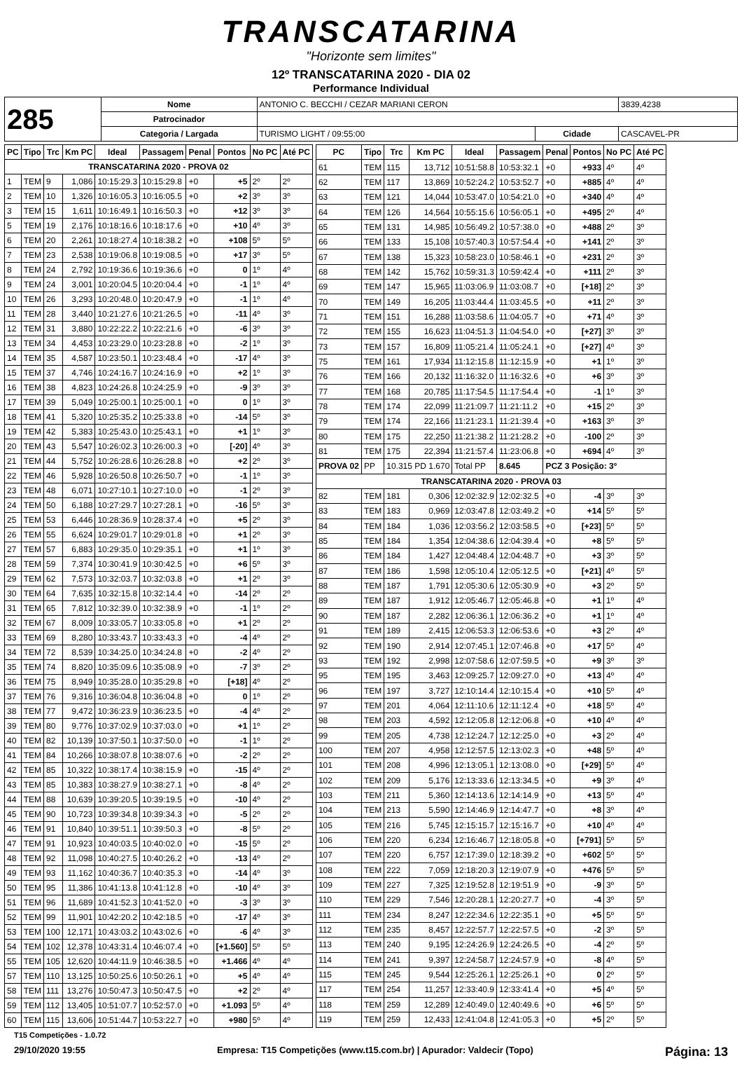TRANSCATARINA
"Horizonte sem limites"
12º TRANSCATARINA 2020 - DIA 02
Performance Individual
| 285 | Nome | ANTONIO C. BECCHI / CEZAR MARIANI CERON | | | 3839,4238 |
| | Patrocinador | | | | |
| | Categoria / Largada | TURISMO LIGHT / 09:55:00 | Cidade | CASCAVEL-PR | |
| PC | Tipo | Trc | Km PC | Ideal | Passagem | Penal | Pontos | No PC | Até PC |
| --- | --- | --- | --- | --- | --- | --- | --- | --- | --- |
| TRANSCATARINA 2020 - PROVA 02 | | | | | | | | | |
| 1 | TEM | 9 | 1,086 | 10:15:29.3 | 10:15:29.8 | +0 | +5 | 2º | 2º |
| 2 | TEM | 10 | 1,326 | 10:16:05.3 | 10:16:05.5 | +0 | +2 | 3º | 3º |
| 3 | TEM | 15 | 1,611 | 10:16:49.1 | 10:16:50.3 | +0 | +12 | 3º | 3º |
| 5 | TEM | 19 | 2,176 | 10:18:16.6 | 10:18:17.6 | +0 | +10 | 4º | 3º |
| 6 | TEM | 20 | 2,261 | 10:18:27.4 | 10:18:38.2 | +0 | +108 | 5º | 5º |
| 7 | TEM | 23 | 2,538 | 10:19:06.8 | 10:19:08.5 | +0 | +17 | 3º | 5º |
| 8 | TEM | 24 | 2,792 | 10:19:36.6 | 10:19:36.6 | +0 | 0 | 1º | 4º |
| 9 | TEM | 24 | 3,001 | 10:20:04.5 | 10:20:04.4 | +0 | -1 | 1º | 4º |
| 10 | TEM | 26 | 3,293 | 10:20:48.0 | 10:20:47.9 | +0 | -1 | 1º | 4º |
| 11 | TEM | 28 | 3,440 | 10:21:27.6 | 10:21:26.5 | +0 | -11 | 4º | 3º |
| 12 | TEM | 31 | 3,880 | 10:22:22.2 | 10:22:21.6 | +0 | -6 | 3º | 3º |
| 13 | TEM | 34 | 4,453 | 10:23:29.0 | 10:23:28.8 | +0 | -2 | 1º | 3º |
| 14 | TEM | 35 | 4,587 | 10:23:50.1 | 10:23:48.4 | +0 | -17 | 4º | 3º |
| 15 | TEM | 37 | 4,746 | 10:24:16.7 | 10:24:16.9 | +0 | +2 | 1º | 3º |
| 16 | TEM | 38 | 4,823 | 10:24:26.8 | 10:24:25.9 | +0 | -9 | 3º | 3º |
| 17 | TEM | 39 | 5,049 | 10:25:00.1 | 10:25:00.1 | +0 | 0 | 1º | 3º |
| 18 | TEM | 41 | 5,320 | 10:25:35.2 | 10:25:33.8 | +0 | -14 | 5º | 3º |
| 19 | TEM | 42 | 5,383 | 10:25:43.0 | 10:25:43.1 | +0 | +1 | 1º | 3º |
| 20 | TEM | 43 | 5,547 | 10:26:02.3 | 10:26:00.3 | +0 | [-20] | 4º | 3º |
| 21 | TEM | 44 | 5,752 | 10:26:28.6 | 10:26:28.8 | +0 | +2 | 2º | 3º |
| 22 | TEM | 46 | 5,928 | 10:26:50.8 | 10:26:50.7 | +0 | -1 | 1º | 3º |
| 23 | TEM | 48 | 6,071 | 10:27:10.1 | 10:27:10.0 | +0 | -1 | 2º | 3º |
| 24 | TEM | 50 | 6,188 | 10:27:29.7 | 10:27:28.1 | +0 | -16 | 5º | 3º |
| 25 | TEM | 53 | 6,446 | 10:28:36.9 | 10:28:37.4 | +0 | +5 | 2º | 3º |
| 26 | TEM | 55 | 6,624 | 10:29:01.7 | 10:29:01.8 | +0 | +1 | 2º | 3º |
| 27 | TEM | 57 | 6,883 | 10:29:35.0 | 10:29:35.1 | +0 | +1 | 1º | 3º |
| 28 | TEM | 59 | 7,374 | 10:30:41.9 | 10:30:42.5 | +0 | +6 | 5º | 3º |
| 29 | TEM | 62 | 7,573 | 10:32:03.7 | 10:32:03.8 | +0 | +1 | 2º | 3º |
| 30 | TEM | 64 | 7,635 | 10:32:15.8 | 10:32:14.4 | +0 | -14 | 2º | 2º |
| 31 | TEM | 65 | 7,812 | 10:32:39.0 | 10:32:38.9 | +0 | -1 | 1º | 2º |
| 32 | TEM | 67 | 8,009 | 10:33:05.7 | 10:33:05.8 | +0 | +1 | 2º | 2º |
| 33 | TEM | 69 | 8,280 | 10:33:43.7 | 10:33:43.3 | +0 | -4 | 4º | 2º |
| 34 | TEM | 72 | 8,539 | 10:34:25.0 | 10:34:24.8 | +0 | -2 | 4º | 2º |
| 35 | TEM | 74 | 8,820 | 10:35:09.6 | 10:35:08.9 | +0 | -7 | 3º | 2º |
| 36 | TEM | 75 | 8,949 | 10:35:28.0 | 10:35:29.8 | +0 | [+18] | 4º | 2º |
| 37 | TEM | 76 | 9,316 | 10:36:04.8 | 10:36:04.8 | +0 | 0 | 1º | 2º |
| 38 | TEM | 77 | 9,472 | 10:36:23.9 | 10:36:23.5 | +0 | -4 | 4º | 2º |
| 39 | TEM | 80 | 9,776 | 10:37:02.9 | 10:37:03.0 | +0 | +1 | 1º | 2º |
| 40 | TEM | 82 | 10,139 | 10:37:50.1 | 10:37:50.0 | +0 | -1 | 1º | 2º |
| 41 | TEM | 84 | 10,266 | 10:38:07.8 | 10:38:07.6 | +0 | -2 | 2º | 2º |
| 42 | TEM | 85 | 10,322 | 10:38:17.4 | 10:38:15.9 | +0 | -15 | 4º | 2º |
| 43 | TEM | 85 | 10,383 | 10:38:27.9 | 10:38:27.1 | +0 | -8 | 4º | 2º |
| 44 | TEM | 88 | 10,639 | 10:39:20.5 | 10:39:19.5 | +0 | -10 | 4º | 2º |
| 45 | TEM | 90 | 10,723 | 10:39:34.8 | 10:39:34.3 | +0 | -5 | 2º | 2º |
| 46 | TEM | 91 | 10,840 | 10:39:51.1 | 10:39:50.3 | +0 | -8 | 5º | 2º |
| 47 | TEM | 91 | 10,923 | 10:40:03.5 | 10:40:02.0 | +0 | -15 | 5º | 2º |
| 48 | TEM | 92 | 11,098 | 10:40:27.5 | 10:40:26.2 | +0 | -13 | 4º | 2º |
| 49 | TEM | 93 | 11,162 | 10:40:36.7 | 10:40:35.3 | +0 | -14 | 4º | 3º |
| 50 | TEM | 95 | 11,386 | 10:41:13.8 | 10:41:12.8 | +0 | -10 | 4º | 3º |
| 51 | TEM | 96 | 11,689 | 10:41:52.3 | 10:41:52.0 | +0 | -3 | 3º | 3º |
| 52 | TEM | 99 | 11,901 | 10:42:20.2 | 10:42:18.5 | +0 | -17 | 4º | 3º |
| 53 | TEM | 100 | 12,171 | 10:43:03.2 | 10:43:02.6 | +0 | -6 | 4º | 3º |
| 54 | TEM | 102 | 12,378 | 10:43:31.4 | 10:46:07.4 | +0 | [+1.560] | 5º | 5º |
| 55 | TEM | 105 | 12,620 | 10:44:11.9 | 10:46:38.5 | +0 | +1.466 | 4º | 4º |
| 57 | TEM | 110 | 13,125 | 10:50:25.6 | 10:50:26.1 | +0 | +5 | 4º | 4º |
| 58 | TEM | 111 | 13,276 | 10:50:47.3 | 10:50:47.5 | +0 | +2 | 2º | 4º |
| 59 | TEM | 112 | 13,405 | 10:51:07.7 | 10:52:57.0 | +0 | +1.093 | 5º | 4º |
| 60 | TEM | 115 | 13,606 | 10:51:44.7 | 10:53:22.7 | +0 | +980 | 5º | 4º |
| PC | Tipo | Trc | Km PC | Ideal | Passagem | Penal | Pontos | No PC | Até PC |
| --- | --- | --- | --- | --- | --- | --- | --- | --- | --- |
| 61 | TEM | 115 | 13,712 | 10:51:58.8 | 10:53:32.1 | +0 | +933 | 4º | 4º |
| 62 | TEM | 117 | 13,869 | 10:52:24.2 | 10:53:52.7 | +0 | +885 | 4º | 4º |
| 63 | TEM | 121 | 14,044 | 10:53:47.0 | 10:54:21.0 | +0 | +340 | 4º | 4º |
| 64 | TEM | 126 | 14,564 | 10:55:15.6 | 10:56:05.1 | +0 | +495 | 2º | 4º |
| 65 | TEM | 131 | 14,985 | 10:56:49.2 | 10:57:38.0 | +0 | +488 | 2º | 3º |
| 66 | TEM | 133 | 15,108 | 10:57:40.3 | 10:57:54.4 | +0 | +141 | 2º | 3º |
| 67 | TEM | 138 | 15,323 | 10:58:23.0 | 10:58:46.1 | +0 | +231 | 2º | 3º |
| 68 | TEM | 142 | 15,762 | 10:59:31.3 | 10:59:42.4 | +0 | +111 | 2º | 3º |
| 69 | TEM | 147 | 15,965 | 11:03:06.9 | 11:03:08.7 | +0 | [+18] | 2º | 3º |
| 70 | TEM | 149 | 16,205 | 11:03:44.4 | 11:03:45.5 | +0 | +11 | 2º | 3º |
| 71 | TEM | 151 | 16,288 | 11:03:58.6 | 11:04:05.7 | +0 | +71 | 4º | 3º |
| 72 | TEM | 155 | 16,623 | 11:04:51.3 | 11:04:54.0 | +0 | [+27] | 3º | 3º |
| 73 | TEM | 157 | 16,809 | 11:05:21.4 | 11:05:24.1 | +0 | [+27] | 4º | 3º |
| 75 | TEM | 161 | 17,934 | 11:12:15.8 | 11:12:15.9 | +0 | +1 | 1º | 3º |
| 76 | TEM | 166 | 20,132 | 11:16:32.0 | 11:16:32.6 | +0 | +6 | 3º | 3º |
| 77 | TEM | 168 | 20,785 | 11:17:54.5 | 11:17:54.4 | +0 | -1 | 1º | 3º |
| 78 | TEM | 174 | 22,099 | 11:21:09.7 | 11:21:11.2 | +0 | +15 | 2º | 3º |
| 79 | TEM | 174 | 22,166 | 11:21:23.1 | 11:21:39.4 | +0 | +163 | 3º | 3º |
| 80 | TEM | 175 | 22,250 | 11:21:38.2 | 11:21:28.2 | +0 | -100 | 2º | 3º |
| 81 | TEM | 175 | 22,394 | 11:21:57.4 | 11:23:06.8 | +0 | +694 | 4º | 3º |
| PROVA 02 | PP | 10.315 PD 1.670 | | Total PP | 8.645 | PCZ 3 Posição: 3º | | | |
| TRANSCATARINA 2020 - PROVA 03 | | | | | | | | | |
| 82 | TEM | 181 | 0,306 | 12:02:32.9 | 12:02:32.5 | +0 | -4 | 3º | 3º |
| 83 | TEM | 183 | 0,969 | 12:03:47.8 | 12:03:49.2 | +0 | +14 | 5º | 5º |
| 84 | TEM | 184 | 1,036 | 12:03:56.2 | 12:03:58.5 | +0 | [+23] | 5º | 5º |
| 85 | TEM | 184 | 1,354 | 12:04:38.6 | 12:04:39.4 | +0 | +8 | 5º | 5º |
| 86 | TEM | 184 | 1,427 | 12:04:48.4 | 12:04:48.7 | +0 | +3 | 3º | 5º |
| 87 | TEM | 186 | 1,598 | 12:05:10.4 | 12:05:12.5 | +0 | [+21] | 4º | 5º |
| 88 | TEM | 187 | 1,791 | 12:05:30.6 | 12:05:30.9 | +0 | +3 | 2º | 5º |
| 89 | TEM | 187 | 1,912 | 12:05:46.7 | 12:05:46.8 | +0 | +1 | 1º | 4º |
| 90 | TEM | 187 | 2,282 | 12:06:36.1 | 12:06:36.2 | +0 | +1 | 1º | 4º |
| 91 | TEM | 189 | 2,415 | 12:06:53.3 | 12:06:53.6 | +0 | +3 | 2º | 4º |
| 92 | TEM | 190 | 2,914 | 12:07:45.1 | 12:07:46.8 | +0 | +17 | 5º | 4º |
| 93 | TEM | 192 | 2,998 | 12:07:58.6 | 12:07:59.5 | +0 | +9 | 3º | 3º |
| 95 | TEM | 195 | 3,463 | 12:09:25.7 | 12:09:27.0 | +0 | +13 | 4º | 4º |
| 96 | TEM | 197 | 3,727 | 12:10:14.4 | 12:10:15.4 | +0 | +10 | 5º | 4º |
| 97 | TEM | 201 | 4,064 | 12:11:10.6 | 12:11:12.4 | +0 | +18 | 5º | 4º |
| 98 | TEM | 203 | 4,592 | 12:12:05.8 | 12:12:06.8 | +0 | +10 | 4º | 4º |
| 99 | TEM | 205 | 4,738 | 12:12:24.7 | 12:12:25.0 | +0 | +3 | 2º | 4º |
| 100 | TEM | 207 | 4,958 | 12:12:57.5 | 12:13:02.3 | +0 | +48 | 5º | 4º |
| 101 | TEM | 208 | 4,996 | 12:13:05.1 | 12:13:08.0 | +0 | [+29] | 5º | 4º |
| 102 | TEM | 209 | 5,176 | 12:13:33.6 | 12:13:34.5 | +0 | +9 | 3º | 4º |
| 103 | TEM | 211 | 5,360 | 12:14:13.6 | 12:14:14.9 | +0 | +13 | 5º | 4º |
| 104 | TEM | 213 | 5,590 | 12:14:46.9 | 12:14:47.7 | +0 | +8 | 3º | 4º |
| 105 | TEM | 216 | 5,745 | 12:15:15.7 | 12:15:16.7 | +0 | +10 | 4º | 4º |
| 106 | TEM | 220 | 6,234 | 12:16:46.7 | 12:18:05.8 | +0 | [+791] | 5º | 5º |
| 107 | TEM | 220 | 6,757 | 12:17:39.0 | 12:18:39.2 | +0 | +602 | 5º | 5º |
| 108 | TEM | 222 | 7,059 | 12:18:20.3 | 12:19:07.9 | +0 | +476 | 5º | 5º |
| 109 | TEM | 227 | 7,325 | 12:19:52.8 | 12:19:51.9 | +0 | -9 | 3º | 5º |
| 110 | TEM | 229 | 7,546 | 12:20:28.1 | 12:20:27.7 | +0 | -4 | 3º | 5º |
| 111 | TEM | 234 | 8,247 | 12:22:34.6 | 12:22:35.1 | +0 | +5 | 5º | 5º |
| 112 | TEM | 235 | 8,457 | 12:22:57.7 | 12:22:57.5 | +0 | -2 | 3º | 5º |
| 113 | TEM | 240 | 9,195 | 12:24:26.9 | 12:24:26.5 | +0 | -4 | 2º | 5º |
| 114 | TEM | 241 | 9,397 | 12:24:58.7 | 12:24:57.9 | +0 | -8 | 4º | 5º |
| 115 | TEM | 245 | 9,544 | 12:25:26.1 | 12:25:26.1 | +0 | 0 | 2º | 5º |
| 117 | TEM | 254 | 11,257 | 12:33:40.9 | 12:33:41.4 | +0 | +5 | 4º | 5º |
| 118 | TEM | 259 | 12,289 | 12:40:49.0 | 12:40:49.6 | +0 | +6 | 5º | 5º |
| 119 | TEM | 259 | 12,433 | 12:41:04.8 | 12:41:05.3 | +0 | +5 | 2º | 5º |
T15 Competições - 1.0.72
29/10/2020 19:55 Empresa: T15 Competições (www.t15.com.br) | Apurador: Valdecir (Topo) Página: 13